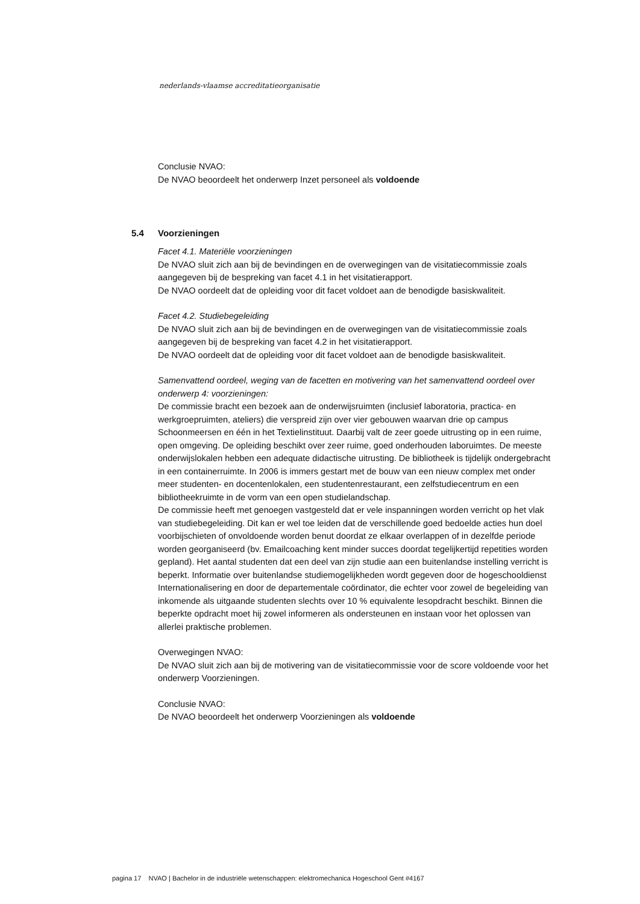nederlands-vlaamse accreditatieorganisatie
Conclusie NVAO:
De NVAO beoordeelt het onderwerp Inzet personeel als voldoende
5.4 Voorzieningen
Facet 4.1. Materiële voorzieningen
De NVAO sluit zich aan bij de bevindingen en de overwegingen van de visitatiecommissie zoals aangegeven bij de bespreking van facet 4.1 in het visitatierapport.
De NVAO oordeelt dat de opleiding voor dit facet voldoet aan de benodigde basiskwaliteit.
Facet 4.2. Studiebegeleiding
De NVAO sluit zich aan bij de bevindingen en de overwegingen van de visitatiecommissie zoals aangegeven bij de bespreking van facet 4.2 in het visitatierapport.
De NVAO oordeelt dat de opleiding voor dit facet voldoet aan de benodigde basiskwaliteit.
Samenvattend oordeel, weging van de facetten en motivering van het samenvattend oordeel over onderwerp 4: voorzieningen:
De commissie bracht een bezoek aan de onderwijsruimten (inclusief laboratoria, practica- en werkgroepruimten, ateliers) die verspreid zijn over vier gebouwen waarvan drie op campus Schoonmeersen en één in het Textielinstituut. Daarbij valt de zeer goede uitrusting op in een ruime, open omgeving. De opleiding beschikt over zeer ruime, goed onderhouden laboruimtes. De meeste onderwijslokalen hebben een adequate didactische uitrusting. De bibliotheek is tijdelijk ondergebracht in een containerruimte. In 2006 is immers gestart met de bouw van een nieuw complex met onder meer studenten- en docentenlokalen, een studentenrestaurant, een zelfstudiecentrum en een bibliotheekruimte in de vorm van een open studielandschap.
De commissie heeft met genoegen vastgesteld dat er vele inspanningen worden verricht op het vlak van studiebegeleiding. Dit kan er wel toe leiden dat de verschillende goed bedoelde acties hun doel voorbijschieten of onvoldoende worden benut doordat ze elkaar overlappen of in dezelfde periode worden georganiseerd (bv. Emailcoaching kent minder succes doordat tegelijkertijd repetities worden gepland). Het aantal studenten dat een deel van zijn studie aan een buitenlandse instelling verricht is beperkt. Informatie over buitenlandse studiemogelijkheden wordt gegeven door de hogeschooldienst Internationalisering en door de departementale coördinator, die echter voor zowel de begeleiding van inkomende als uitgaande studenten slechts over 10 % equivalente lesopdracht beschikt. Binnen die beperkte opdracht moet hij zowel informeren als ondersteunen en instaan voor het oplossen van allerlei praktische problemen.
Overwegingen NVAO:
De NVAO sluit zich aan bij de motivering van de visitatiecommissie voor de score voldoende voor het onderwerp Voorzieningen.
Conclusie NVAO:
De NVAO beoordeelt het onderwerp Voorzieningen als voldoende
pagina 17 NVAO | Bachelor in de industriële wetenschappen: elektromechanica Hogeschool Gent #4167